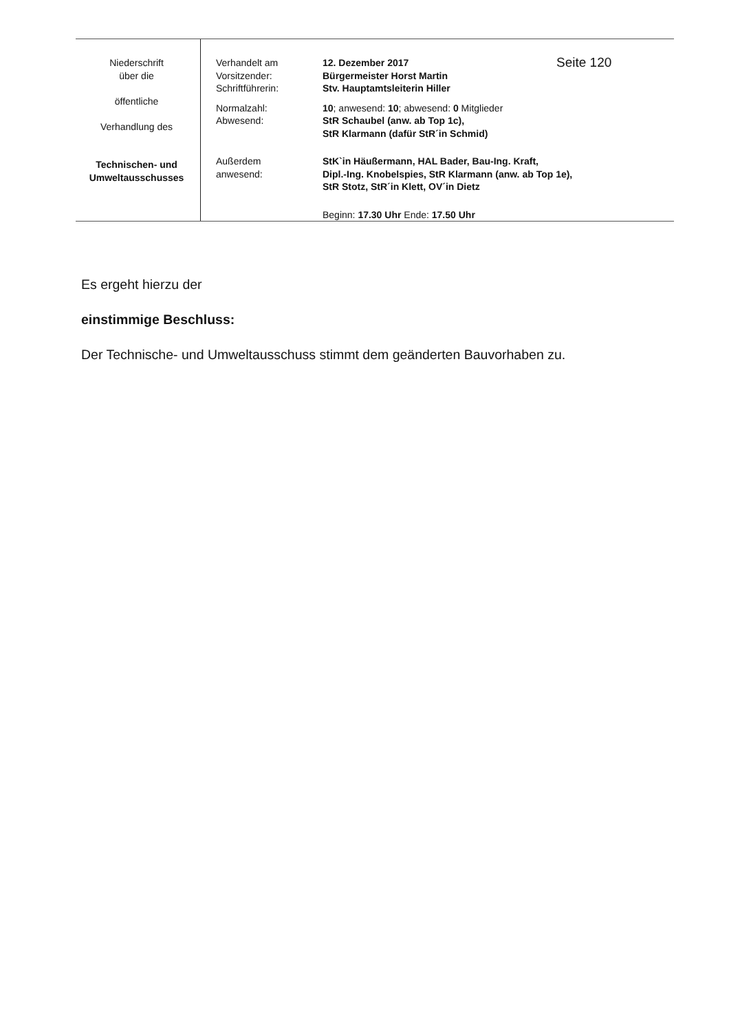| Niederschrift über die öffentliche Verhandlung des Technischen- und Umweltausschusses | / Verhandelt am Vorsitzender: Schriftführerin: / 12. Dezember 2017 Bürgermeister Horst Martin Stv. Hauptamtsleiterin Hiller / Seite 120 / / Normalzahl: Abwesend: / 10 ; anwesend: 10 ; abwesend: 0 Mitglieder StR Schaubel (anw. ab Top 1c), StR Klarmann (dafür StR´in Schmid) / / / Außerdem anwesend: / StK`in Häußermann, HAL Bader, Bau-Ing. Kraft, Dipl.-Ing. Knobelspies, StR Klarmann (anw. ab Top 1e), StR Stotz, StR´in Klett, OV´in Dietz / / / / Beginn: 17.30 Uhr Ende: 17.50 Uhr / / |
Es ergeht hierzu der
einstimmige Beschluss:
Der Technische- und Umweltausschuss stimmt dem geänderten Bauvorhaben zu.